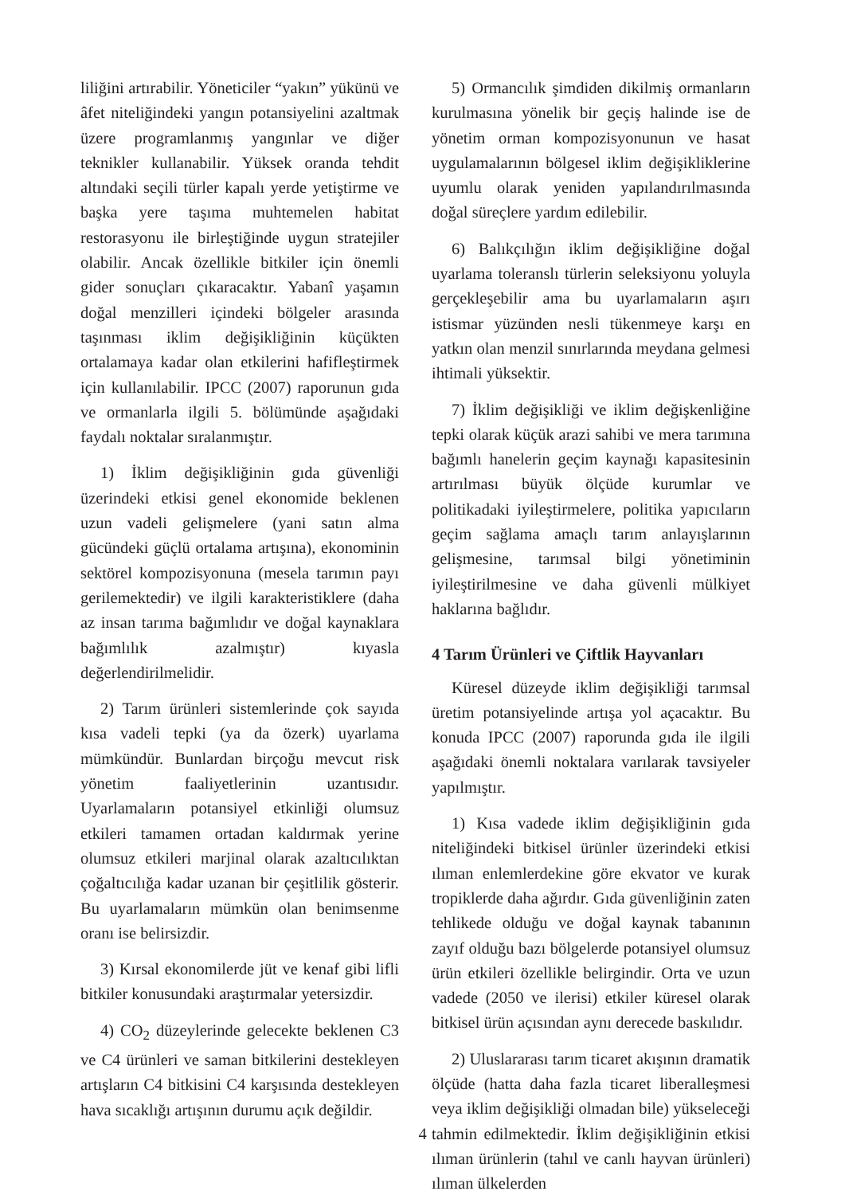liliğini artırabilir. Yöneticiler “yakın” yükünü ve âfet niteliğindeki yangın potansiyelini azaltmak üzere programlanmış yangınlar ve diğer teknikler kullanabilir. Yüksek oranda tehdit altındaki seçili türler kapalı yerde yetiştirme ve başka yere taşıma muhtemelen habitat restorasyonu ile birleştiğinde uygun stratejiler olabilir. Ancak özellikle bitkiler için önemli gider sonuçları çıkaracaktır. Yabanî yaşamın doğal menzilleri içindeki bölgeler arasında taşınması iklim değişikliğinin küçükten ortalamaya kadar olan etkilerini hafifleştirmek için kullanılabilir. IPCC (2007) raporunun gıda ve ormanlarla ilgili 5. bölümünde aşağıdaki faydalı noktalar sıralanmıştır.
1) İklim değişikliğinin gıda güvenliği üzerindeki etkisi genel ekonomide beklenen uzun vadeli gelişmelere (yani satın alma gücündeki güçlü ortalama artışına), ekonominin sektörel kompozisyonuna (mesela tarımın payı gerilemektedir) ve ilgili karakteristiklere (daha az insan tarıma bağımlıdır ve doğal kaynaklara bağımlılık azalmıştır) kıyasla değerlendirilmelidir.
2) Tarım ürünleri sistemlerinde çok sayıda kısa vadeli tepki (ya da özerk) uyarlama mümkündür. Bunlardan birçoğu mevcut risk yönetim faaliyetlerinin uzantısıdır. Uyarlamaların potansiyel etkinliği olumsuz etkileri tamamen ortadan kaldırmak yerine olumsuz etkileri marjinal olarak azaltıcılıktan çoğaltıcılığa kadar uzanan bir çeşitlilik gösterir. Bu uyarlamaların mümkün olan benimsenme oranı ise belirsizdir.
3) Kırsal ekonomilerde jüt ve kenaf gibi lifli bitkiler konusundaki araştırmalar yetersizdir.
4) CO<sub>2</sub> düzeylerinde gelecekte beklenen C3 ve C4 ürünleri ve saman bitkilerini destekleyen artışların C4 bitkisini C4 karşısında destekleyen hava sıcaklığı artışının durumu açık değildir.
5) Ormancılık şimdiden dikilmiş ormanların kurulmasına yönelik bir geçiş halinde ise de yönetim orman kompozisyonunun ve hasat uygulamalarının bölgesel iklim değişikliklerine uyumlu olarak yeniden yapılandırılmasında doğal süreçlere yardım edilebilir.
6) Balıkçılığın iklim değişikliğine doğal uyarlama toleranslı türlerin seleksiyonu yoluyla gerçekleşebilir ama bu uyarlamaların aşırı istismar yüzünden nesli tükenmeye karşı en yatkın olan menzil sınırlarında meydana gelmesi ihtimali yüksektir.
7) İklim değişikliği ve iklim değişkenliğine tepki olarak küçük arazi sahibi ve mera tarımına bağımlı hanelerin geçim kaynağı kapasitesinin artırılması büyük ölçüde kurumlar ve politikadaki iyileştirmelere, politika yapıcıların geçim sağlama amaçlı tarım anlayışlarının gelişmesine, tarımsal bilgi yönetiminin iyileştirilmesine ve daha güvenli mülkiyet haklarına bağlıdır.
4 Tarım Ürünleri ve Çiftlik Hayvanları
Küresel düzeyde iklim değişikliği tarımsal üretim potansiyelinde artışa yol açacaktır. Bu konuda IPCC (2007) raporunda gıda ile ilgili aşağıdaki önemli noktalara varılarak tavsiyeler yapılmıştır.
1) Kısa vadede iklim değişikliğinin gıda niteliğindeki bitkisel ürünler üzerindeki etkisi ılıman enlemlerdekine göre ekvator ve kurak tropiklerde daha ağırdır. Gıda güvenliğinin zaten tehlikede olduğu ve doğal kaynak tabanının zayıf olduğu bazı bölgelerde potansiyel olumsuz ürün etkileri özellikle belirgindir. Orta ve uzun vadede (2050 ve ilerisi) etkiler küresel olarak bitkisel ürün açısından aynı derecede baskılıdır.
2) Uluslararası tarım ticaret akışının dramatik ölçüde (hatta daha fazla ticaret liberalleşmesi veya iklim değişikliği olmadan bile) yükseleceği tahmin edilmektedir. İklim değişikliğinin etkisi ılıman ürünlerin (tahıl ve canlı hayvan ürünleri) ılıman ülkelerden
4